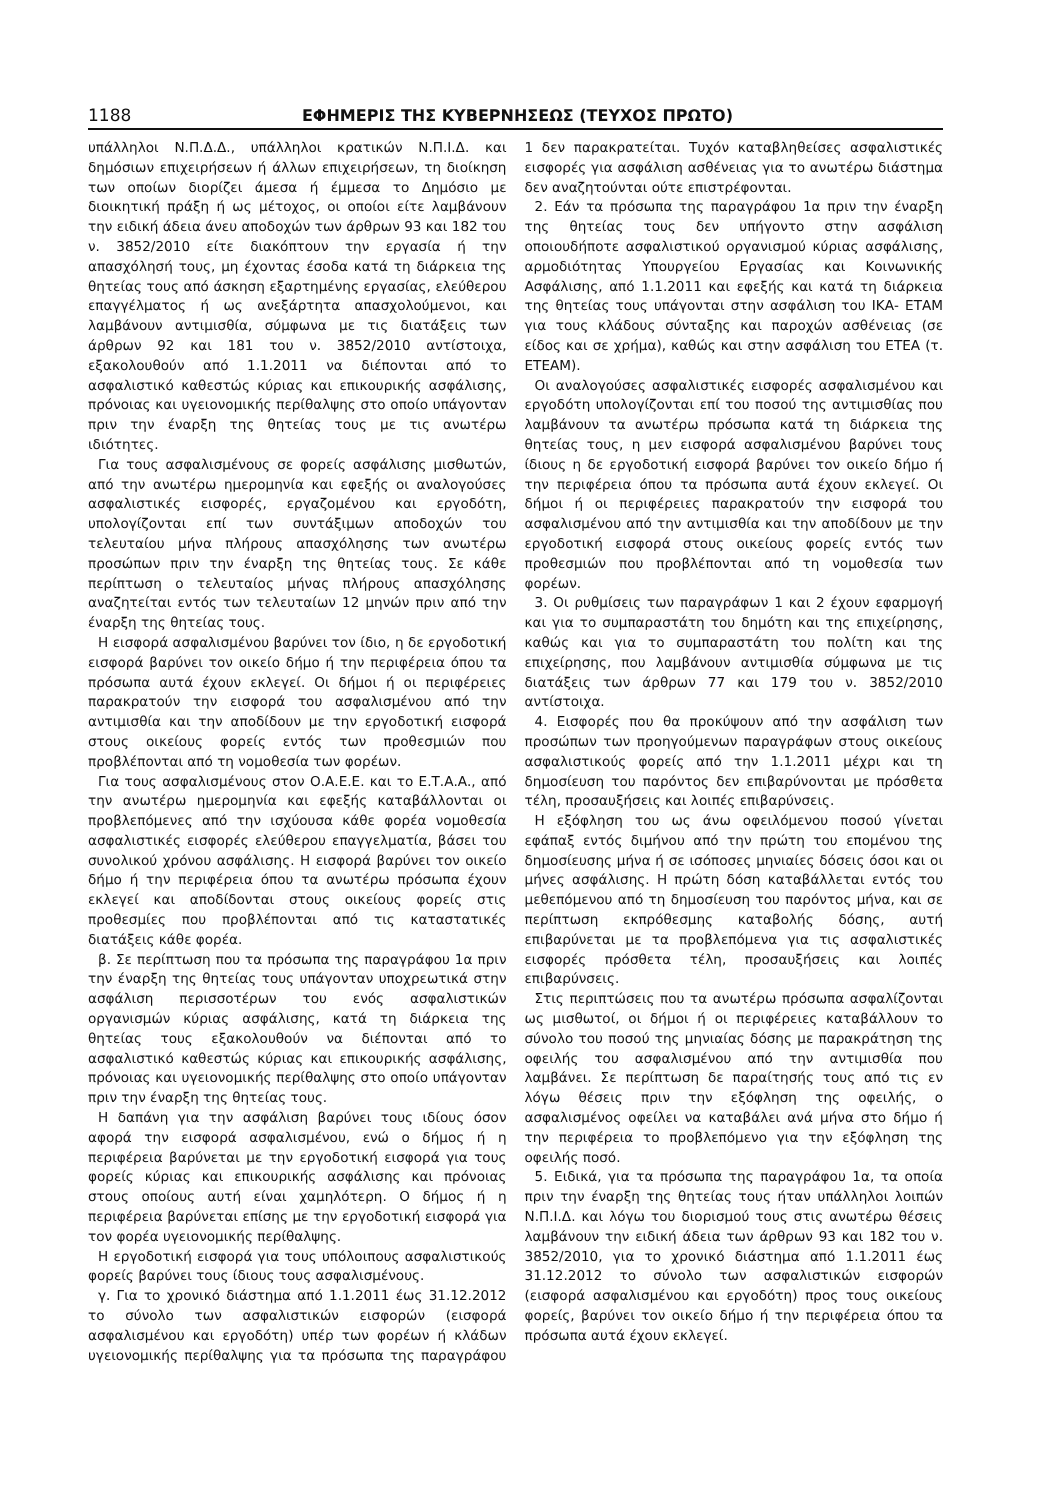1188 ΕΦΗΜΕΡΙΣ ΤΗΣ ΚΥΒΕΡΝΗΣΕΩΣ (ΤΕΥΧΟΣ ΠΡΩΤΟ)
υπάλληλοι Ν.Π.Δ.Δ., υπάλληλοι κρατικών Ν.Π.Ι.Δ. και δημόσιων επιχειρήσεων ή άλλων επιχειρήσεων, τη διοίκηση των οποίων διορίζει άμεσα ή έμμεσα το Δημόσιο με διοικητική πράξη ή ως μέτοχος, οι οποίοι είτε λαμβάνουν την ειδική άδεια άνευ αποδοχών των άρθρων 93 και 182 του ν. 3852/2010 είτε διακόπτουν την εργασία ή την απασχόλησή τους, μη έχοντας έσοδα κατά τη διάρκεια της θητείας τους από άσκηση εξαρτημένης εργασίας, ελεύθερου επαγγέλματος ή ως ανεξάρτητα απασχολούμενοι, και λαμβάνουν αντιμισθία, σύμφωνα με τις διατάξεις των άρθρων 92 και 181 του ν. 3852/2010 αντίστοιχα, εξακολουθούν από 1.1.2011 να διέπονται από το ασφαλιστικό καθεστώς κύριας και επικουρικής ασφάλισης, πρόνοιας και υγειονομικής περίθαλψης στο οποίο υπάγονταν πριν την έναρξη της θητείας τους με τις ανωτέρω ιδιότητες.
Για τους ασφαλισμένους σε φορείς ασφάλισης μισθωτών, από την ανωτέρω ημερομηνία και εφεξής οι αναλογούσες ασφαλιστικές εισφορές, εργαζομένου και εργοδότη, υπολογίζονται επί των συντάξιμων αποδοχών του τελευταίου μήνα πλήρους απασχόλησης των ανωτέρω προσώπων πριν την έναρξη της θητείας τους. Σε κάθε περίπτωση ο τελευταίος μήνας πλήρους απασχόλησης αναζητείται εντός των τελευταίων 12 μηνών πριν από την έναρξη της θητείας τους.
Η εισφορά ασφαλισμένου βαρύνει τον ίδιο, η δε εργοδοτική εισφορά βαρύνει τον οικείο δήμο ή την περιφέρεια όπου τα πρόσωπα αυτά έχουν εκλεγεί. Οι δήμοι ή οι περιφέρειες παρακρατούν την εισφορά του ασφαλισμένου από την αντιμισθία και την αποδίδουν με την εργοδοτική εισφορά στους οικείους φορείς εντός των προθεσμιών που προβλέπονται από τη νομοθεσία των φορέων.
Για τους ασφαλισμένους στον Ο.Α.Ε.Ε. και το Ε.Τ.Α.Α., από την ανωτέρω ημερομηνία και εφεξής καταβάλλονται οι προβλεπόμενες από την ισχύουσα κάθε φορέα νομοθεσία ασφαλιστικές εισφορές ελεύθερου επαγγελματία, βάσει του συνολικού χρόνου ασφάλισης. Η εισφορά βαρύνει τον οικείο δήμο ή την περιφέρεια όπου τα ανωτέρω πρόσωπα έχουν εκλεγεί και αποδίδονται στους οικείους φορείς στις προθεσμίες που προβλέπονται από τις καταστατικές διατάξεις κάθε φορέα.
β. Σε περίπτωση που τα πρόσωπα της παραγράφου 1α πριν την έναρξη της θητείας τους υπάγονταν υποχρεωτικά στην ασφάλιση περισσοτέρων του ενός ασφαλιστικών οργανισμών κύριας ασφάλισης, κατά τη διάρκεια της θητείας τους εξακολουθούν να διέπονται από το ασφαλιστικό καθεστώς κύριας και επικουρικής ασφάλισης, πρόνοιας και υγειονομικής περίθαλψης στο οποίο υπάγονταν πριν την έναρξη της θητείας τους.
Η δαπάνη για την ασφάλιση βαρύνει τους ιδίους όσον αφορά την εισφορά ασφαλισμένου, ενώ ο δήμος ή η περιφέρεια βαρύνεται με την εργοδοτική εισφορά για τους φορείς κύριας και επικουρικής ασφάλισης και πρόνοιας στους οποίους αυτή είναι χαμηλότερη. Ο δήμος ή η περιφέρεια βαρύνεται επίσης με την εργοδοτική εισφορά για τον φορέα υγειονομικής περίθαλψης.
Η εργοδοτική εισφορά για τους υπόλοιπους ασφαλιστικούς φορείς βαρύνει τους ίδιους τους ασφαλισμένους.
γ. Για το χρονικό διάστημα από 1.1.2011 έως 31.12.2012 το σύνολο των ασφαλιστικών εισφορών (εισφορά ασφαλισμένου και εργοδότη) υπέρ των φορέων ή κλάδων υγειονομικής περίθαλψης για τα πρόσωπα της παραγράφου 1 δεν παρακρατείται. Τυχόν καταβληθείσες ασφαλιστικές εισφορές για ασφάλιση ασθένειας για το ανωτέρω διάστημα δεν αναζητούνται ούτε επιστρέφονται.
2. Εάν τα πρόσωπα της παραγράφου 1α πριν την έναρξη της θητείας τους δεν υπήγοντο στην ασφάλιση οποιουδήποτε ασφαλιστικού οργανισμού κύριας ασφάλισης, αρμοδιότητας Υπουργείου Εργασίας και Κοινωνικής Ασφάλισης, από 1.1.2011 και εφεξής και κατά τη διάρκεια της θητείας τους υπάγονται στην ασφάλιση του ΙΚΑ- ΕΤΑΜ για τους κλάδους σύνταξης και παροχών ασθένειας (σε είδος και σε χρήμα), καθώς και στην ασφάλιση του ΕΤΕΑ (τ. ΕΤΕΑΜ).
Οι αναλογούσες ασφαλιστικές εισφορές ασφαλισμένου και εργοδότη υπολογίζονται επί του ποσού της αντιμισθίας που λαμβάνουν τα ανωτέρω πρόσωπα κατά τη διάρκεια της θητείας τους, η μεν εισφορά ασφαλισμένου βαρύνει τους ίδιους η δε εργοδοτική εισφορά βαρύνει τον οικείο δήμο ή την περιφέρεια όπου τα πρόσωπα αυτά έχουν εκλεγεί. Οι δήμοι ή οι περιφέρειες παρακρατούν την εισφορά του ασφαλισμένου από την αντιμισθία και την αποδίδουν με την εργοδοτική εισφορά στους οικείους φορείς εντός των προθεσμιών που προβλέπονται από τη νομοθεσία των φορέων.
3. Οι ρυθμίσεις των παραγράφων 1 και 2 έχουν εφαρμογή και για το συμπαραστάτη του δημότη και της επιχείρησης, καθώς και για το συμπαραστάτη του πολίτη και της επιχείρησης, που λαμβάνουν αντιμισθία σύμφωνα με τις διατάξεις των άρθρων 77 και 179 του ν. 3852/2010 αντίστοιχα.
4. Εισφορές που θα προκύψουν από την ασφάλιση των προσώπων των προηγούμενων παραγράφων στους οικείους ασφαλιστικούς φορείς από την 1.1.2011 μέχρι και τη δημοσίευση του παρόντος δεν επιβαρύνονται με πρόσθετα τέλη, προσαυξήσεις και λοιπές επιβαρύνσεις.
Η εξόφληση του ως άνω οφειλόμενου ποσού γίνεται εφάπαξ εντός διμήνου από την πρώτη του επομένου της δημοσίευσης μήνα ή σε ισόποσες μηνιαίες δόσεις όσοι και οι μήνες ασφάλισης. Η πρώτη δόση καταβάλλεται εντός του μεθεπόμενου από τη δημοσίευση του παρόντος μήνα, και σε περίπτωση εκπρόθεσμης καταβολής δόσης, αυτή επιβαρύνεται με τα προβλεπόμενα για τις ασφαλιστικές εισφορές πρόσθετα τέλη, προσαυξήσεις και λοιπές επιβαρύνσεις.
Στις περιπτώσεις που τα ανωτέρω πρόσωπα ασφαλίζονται ως μισθωτοί, οι δήμοι ή οι περιφέρειες καταβάλλουν το σύνολο του ποσού της μηνιαίας δόσης με παρακράτηση της οφειλής του ασφαλισμένου από την αντιμισθία που λαμβάνει. Σε περίπτωση δε παραίτησής τους από τις εν λόγω θέσεις πριν την εξόφληση της οφειλής, ο ασφαλισμένος οφείλει να καταβάλει ανά μήνα στο δήμο ή την περιφέρεια το προβλεπόμενο για την εξόφληση της οφειλής ποσό.
5. Ειδικά, για τα πρόσωπα της παραγράφου 1α, τα οποία πριν την έναρξη της θητείας τους ήταν υπάλληλοι λοιπών Ν.Π.Ι.Δ. και λόγω του διορισμού τους στις ανωτέρω θέσεις λαμβάνουν την ειδική άδεια των άρθρων 93 και 182 του ν. 3852/2010, για το χρονικό διάστημα από 1.1.2011 έως 31.12.2012 το σύνολο των ασφαλιστικών εισφορών (εισφορά ασφαλισμένου και εργοδότη) προς τους οικείους φορείς, βαρύνει τον οικείο δήμο ή την περιφέρεια όπου τα πρόσωπα αυτά έχουν εκλεγεί.